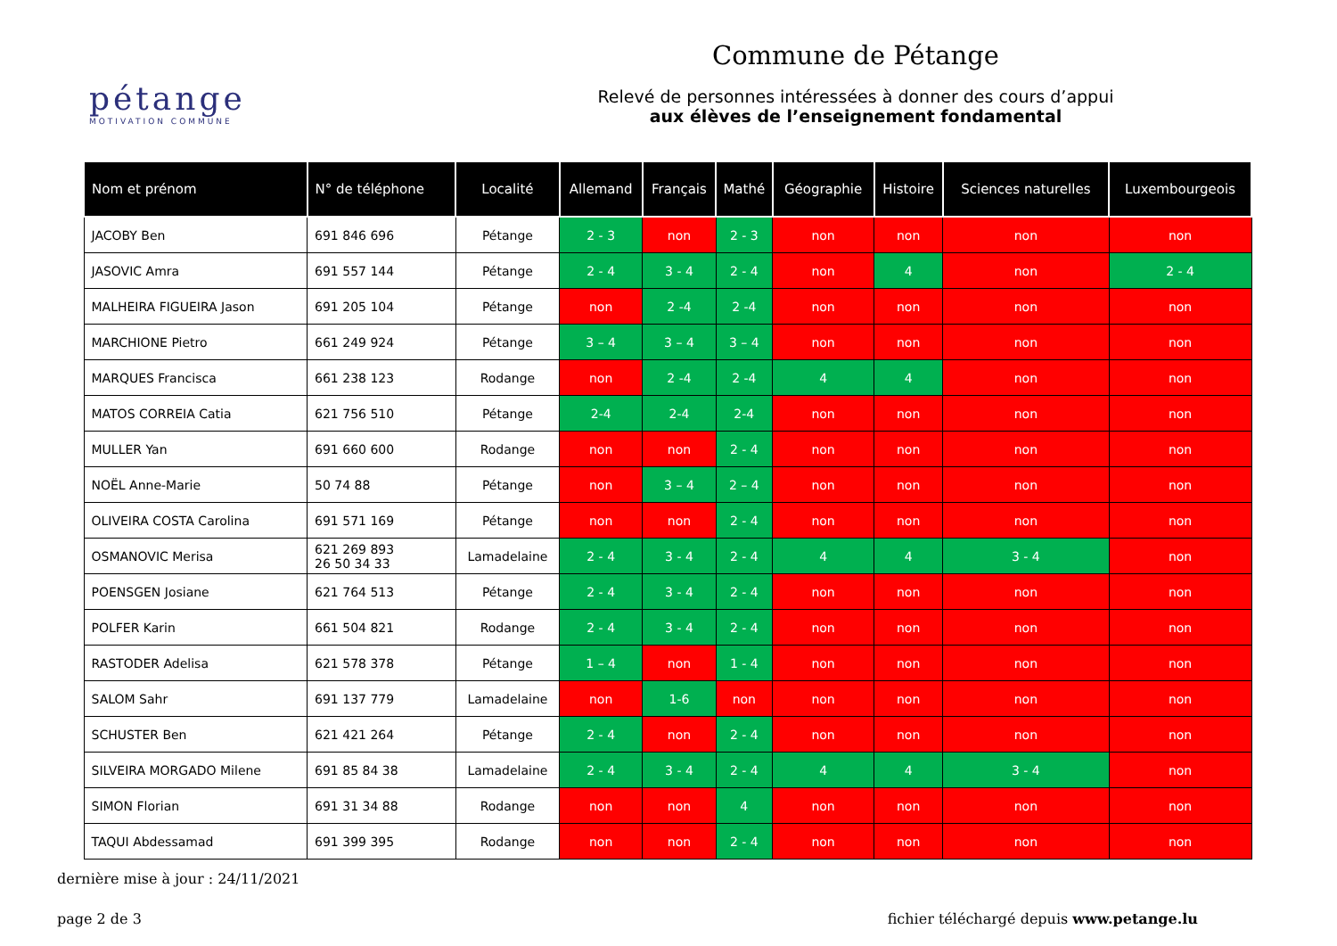pétange
MOTIVATION COMMUNE
Commune de Pétange
Relevé de personnes intéressées à donner des cours d’appui
aux élèves de l’enseignement fondamental
| Nom et prénom | N° de téléphone | Localité | Allemand | Français | Mathé | Géographie | Histoire | Sciences naturelles | Luxembourgeois |
| --- | --- | --- | --- | --- | --- | --- | --- | --- | --- |
| JACOBY Ben | 691 846 696 | Pétange | 2 - 3 | non | 2 - 3 | non | non | non | non |
| JASOVIC Amra | 691 557 144 | Pétange | 2 - 4 | 3 - 4 | 2 - 4 | non | 4 | non | 2 - 4 |
| MALHEIRA FIGUEIRA Jason | 691 205 104 | Pétange | non | 2 -4 | 2 -4 | non | non | non | non |
| MARCHIONE Pietro | 661 249 924 | Pétange | 3 – 4 | 3 – 4 | 3 – 4 | non | non | non | non |
| MARQUES Francisca | 661 238 123 | Rodange | non | 2 -4 | 2 -4 | 4 | 4 | non | non |
| MATOS CORREIA Catia | 621 756 510 | Pétange | 2-4 | 2-4 | 2-4 | non | non | non | non |
| MULLER Yan | 691 660 600 | Rodange | non | non | 2 - 4 | non | non | non | non |
| NOËL Anne-Marie | 50 74 88 | Pétange | non | 3 – 4 | 2 – 4 | non | non | non | non |
| OLIVEIRA COSTA Carolina | 691 571 169 | Pétange | non | non | 2 - 4 | non | non | non | non |
| OSMANOVIC Merisa | 621 269 893 26 50 34 33 | Lamadelaine | 2 - 4 | 3 - 4 | 2 - 4 | 4 | 4 | 3 - 4 | non |
| POENSGEN Josiane | 621 764 513 | Pétange | 2 - 4 | 3 - 4 | 2 - 4 | non | non | non | non |
| POLFER Karin | 661 504 821 | Rodange | 2 - 4 | 3 - 4 | 2 - 4 | non | non | non | non |
| RASTODER Adelisa | 621 578 378 | Pétange | 1 – 4 | non | 1 - 4 | non | non | non | non |
| SALOM Sahr | 691 137 779 | Lamadelaine | non | 1-6 | non | non | non | non | non |
| SCHUSTER Ben | 621 421 264 | Pétange | 2 - 4 | non | 2 - 4 | non | non | non | non |
| SILVEIRA MORGADO Milene | 691 85 84 38 | Lamadelaine | 2 - 4 | 3 - 4 | 2 - 4 | 4 | 4 | 3 - 4 | non |
| SIMON Florian | 691 31 34 88 | Rodange | non | non | 4 | non | non | non | non |
| TAQUI Abdessamad | 691 399 395 | Rodange | non | non | 2 - 4 | non | non | non | non |
dernière mise à jour : 24/11/2021
page 2 de 3 fichier téléchargé depuis www.petange.lu